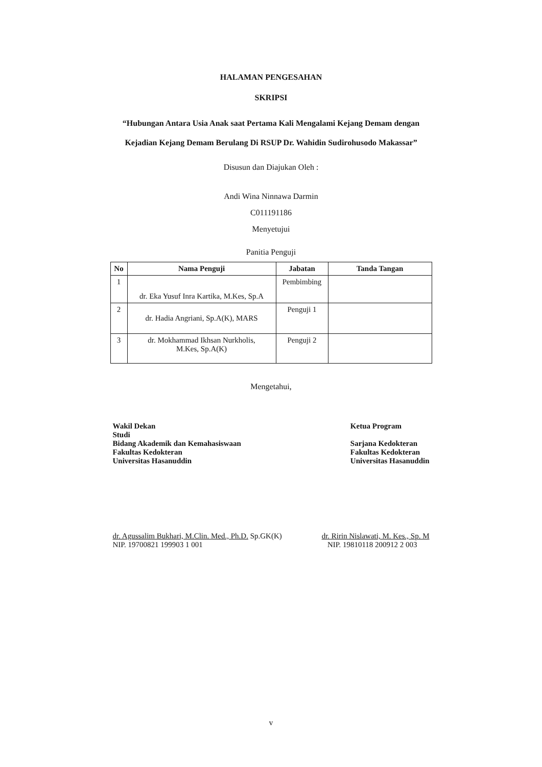HALAMAN PENGESAHAN
SKRIPSI
“Hubungan Antara Usia Anak saat Pertama Kali Mengalami Kejang Demam dengan
Kejadian Kejang Demam Berulang Di RSUP Dr. Wahidin Sudirohusodo Makassar”
Disusun dan Diajukan Oleh :
Andi Wina Ninnawa Darmin
C011191186
Menyetujui
Panitia Penguji
| No | Nama Penguji | Jabatan | Tanda Tangan |
| --- | --- | --- | --- |
| 1 | dr. Eka Yusuf Inra Kartika, M.Kes, Sp.A | Pembimbing | |
| 2 | dr. Hadia Angriani, Sp.A(K), MARS | Penguji 1 | |
| 3 | dr. Mokhammad Ikhsan Nurkholis, M.Kes, Sp.A(K) | Penguji 2 | |
Mengetahui,
Wakil Dekan
Studi
Bidang Akademik dan Kemahasiswaan
Fakultas Kedokteran
Universitas Hasanuddin
Ketua Program
Sarjana Kedokteran
Fakultas Kedokteran
Universitas Hasanuddin
dr. Agussalim Bukhari, M.Clin. Med., Ph.D. Sp.GK(K)
NIP. 19700821 199903 1 001
dr. Ririn Nislawati, M. Kes., Sp. M
NIP. 19810118 200912 2 003
v